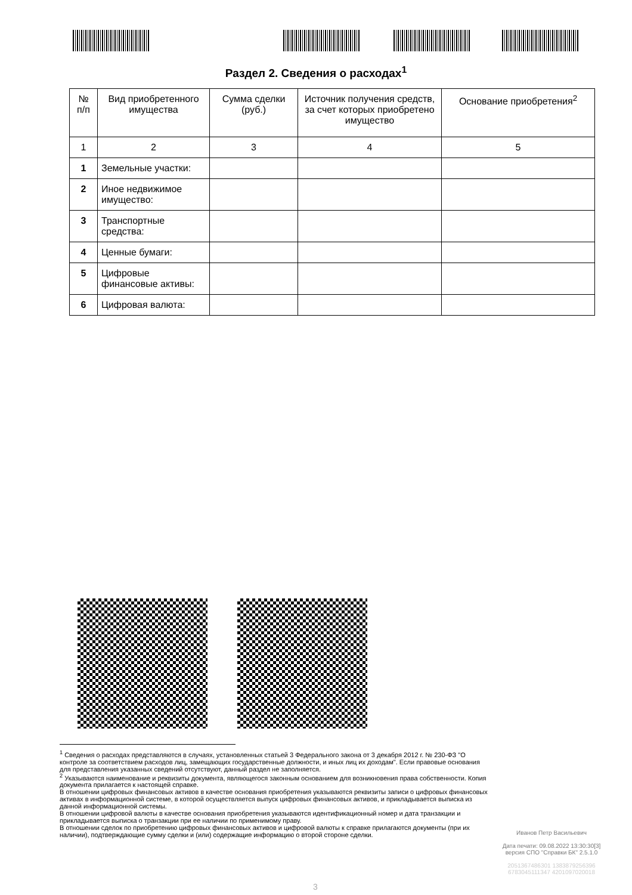Раздел 2. Сведения о расходах<sup>1</sup>
| № п/п | Вид приобретенного имущества | Сумма сделки (руб.) | Источник получения средств, за счет которых приобретено имущество | Основание приобретения<sup>2</sup> |
| --- | --- | --- | --- | --- |
| 1 | 2 | 3 | 4 | 5 |
| 1 | Земельные участки: | | | |
| 2 | Иное недвижимое имущество: | | | |
| 3 | Транспортные средства: | | | |
| 4 | Ценные бумаги: | | | |
| 5 | Цифровые финансовые активы: | | | |
| 6 | Цифровая валюта: | | | |
<sup>1</sup> Сведения о расходах представляются в случаях, установленных статьей 3 Федерального закона от 3 декабря 2012 г. № 230-ФЗ "О контроле за соответствием расходов лиц, замещающих государственные должности, и иных лиц их доходам". Если правовые основания для представления указанных сведений отсутствуют, данный раздел не заполняется.
<sup>2</sup> Указываются наименование и реквизиты документа, являющегося законным основанием для возникновения права собственности. Копия документа прилагается к настоящей справке.
В отношении цифровых финансовых активов в качестве основания приобретения указываются реквизиты записи о цифровых финансовых активах в информационной системе, в которой осуществляется выпуск цифровых финансовых активов, и прикладывается выписка из данной информационной системы.
В отношении цифровой валюты в качестве основания приобретения указываются идентификационный номер и дата транзакции и прикладывается выписка о транзакции при ее наличии по применимому праву.
В отношении сделок по приобретению цифровых финансовых активов и цифровой валюты к справке прилагаются документы (при их наличии), подтверждающие сумму сделки и (или) содержащие информацию о второй стороне сделки.
Иванов Петр Васильевич
Дата печати: 09.08.2022 13:30:30[3]
версия СПО "Справки БК" 2.5.1.0
2051367486301 1383879256396
6783045111347 4201097020018
3